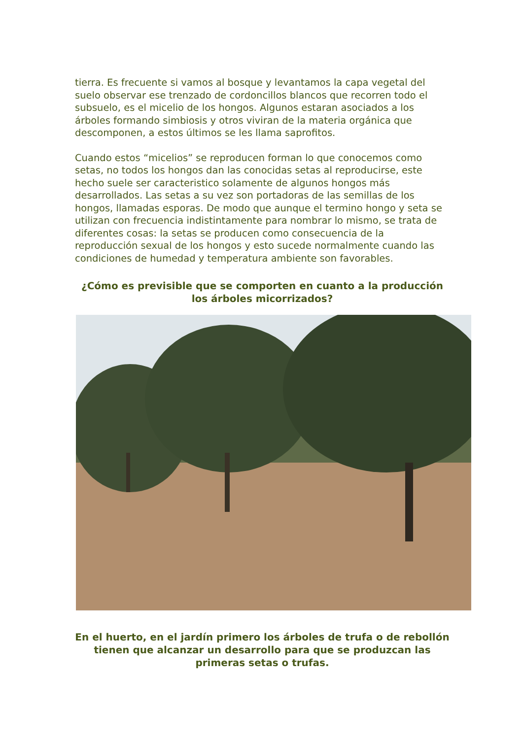tierra. Es frecuente si vamos al bosque y levantamos la capa vegetal del suelo observar ese trenzado de cordoncillos blancos que recorren todo el subsuelo, es el micelio de los hongos. Algunos estaran asociados a los árboles formando simbiosis y otros viviran de la materia orgánica que descomponen, a estos últimos se les llama saprofitos.
Cuando estos “micelios” se reproducen forman lo que conocemos como setas, no todos los hongos dan las conocidas setas al reproducirse, este hecho suele ser caracteristico solamente de algunos hongos más desarrollados. Las setas a su vez son portadoras de las semillas de los hongos, llamadas esporas. De modo que aunque el termino hongo y seta se utilizan con frecuencia indistintamente para nombrar lo mismo, se trata de diferentes cosas: la setas se producen como consecuencia de la reproducción sexual de los hongos y esto sucede normalmente cuando las condiciones de humedad y temperatura ambiente son favorables.
¿Cómo es previsible que se comporten en cuanto a la producción los árboles micorrizados?
En el huerto, en el jardín primero los árboles de trufa o de rebollón tienen que alcanzar un desarrollo para que se produzcan las primeras setas o trufas.